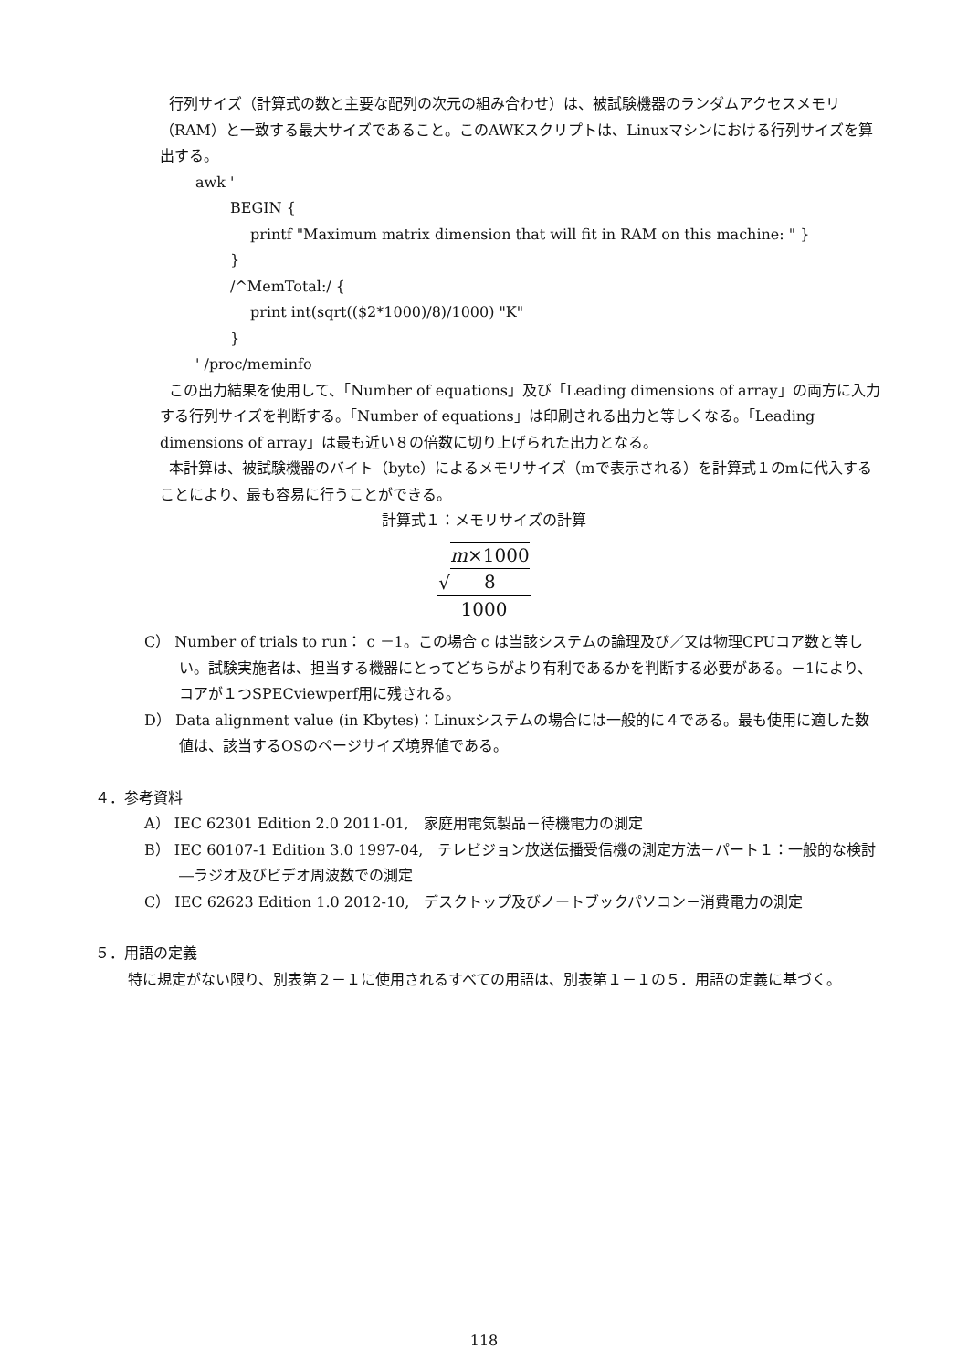行列サイズ（計算式の数と主要な配列の次元の組み合わせ）は、被試験機器のランダムアクセスメモリ（RAM）と一致する最大サイズであること。このAWKスクリプトは、Linuxマシンにおける行列サイズを算出する。
awk '
BEGIN {
printf "Maximum matrix dimension that will fit in RAM on this machine: " }
}
/^MemTotal:/ {
print int(sqrt(($2*1000)/8)/1000) "K"
}
' /proc/meminfo
この出力結果を使用して、「Number of equations」及び「Leading dimensions of array」の両方に入力する行列サイズを判断する。「Number of equations」は印刷される出力と等しくなる。「Leading dimensions of array」は最も近い８の倍数に切り上げられた出力となる。
本計算は、被試験機器のバイト（byte）によるメモリサイズ（mで表示される）を計算式１のmに代入することにより、最も容易に行うことができる。
計算式１：メモリサイズの計算
√m×1000 8
1000
C） Number of trials to run： c －1。この場合 c は当該システムの論理及び／又は物理CPUコア数と等しい。試験実施者は、担当する機器にとってどちらがより有利であるかを判断する必要がある。－1により、コアが１つSPECviewperf用に残される。
D） Data alignment value (in Kbytes)：Linuxシステムの場合には一般的に４である。最も使用に適した数値は、該当するOSのページサイズ境界値である。
４．参考資料
A） IEC 62301 Edition 2.0 2011-01,　家庭用電気製品－待機電力の測定
B） IEC 60107-1 Edition 3.0 1997-04,　テレビジョン放送伝播受信機の測定方法－パート１：一般的な検討―ラジオ及びビデオ周波数での測定
C） IEC 62623 Edition 1.0 2012-10,　デスクトップ及びノートブックパソコン－消費電力の測定
５．用語の定義
特に規定がない限り、別表第２－１に使用されるすべての用語は、別表第１－１の５．用語の定義に基づく。
118